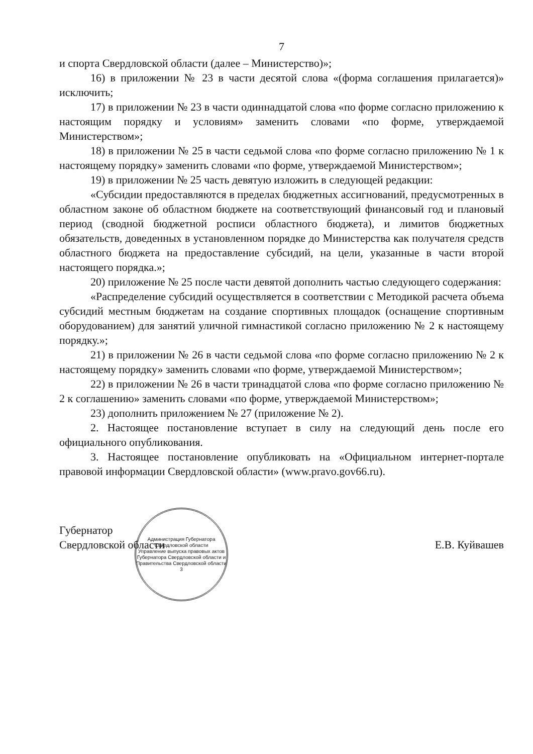7
и спорта Свердловской области (далее – Министерство)»;
16) в приложении № 23 в части десятой слова «(форма соглашения прилагается)» исключить;
17) в приложении № 23 в части одиннадцатой слова «по форме согласно приложению к настоящим порядку и условиям» заменить словами «по форме, утверждаемой Министерством»;
18) в приложении № 25 в части седьмой слова «по форме согласно приложению № 1 к настоящему порядку» заменить словами «по форме, утверждаемой Министерством»;
19) в приложении № 25 часть девятую изложить в следующей редакции:
«Субсидии предоставляются в пределах бюджетных ассигнований, предусмотренных в областном законе об областном бюджете на соответствующий финансовый год и плановый период (сводной бюджетной росписи областного бюджета), и лимитов бюджетных обязательств, доведенных в установленном порядке до Министерства как получателя средств областного бюджета на предоставление субсидий, на цели, указанные в части второй настоящего порядка.»;
20) приложение № 25 после части девятой дополнить частью следующего содержания:
«Распределение субсидий осуществляется в соответствии с Методикой расчета объема субсидий местным бюджетам на создание спортивных площадок (оснащение спортивным оборудованием) для занятий уличной гимнастикой согласно приложению № 2 к настоящему порядку.»;
21) в приложении № 26 в части седьмой слова «по форме согласно приложению № 2 к настоящему порядку» заменить словами «по форме, утверждаемой Министерством»;
22) в приложении № 26 в части тринадцатой слова «по форме согласно приложению № 2 к соглашению» заменить словами «по форме, утверждаемой Министерством»;
23) дополнить приложением № 27 (приложение № 2).
2. Настоящее постановление вступает в силу на следующий день после его официального опубликования.
3. Настоящее постановление опубликовать на «Официальном интернет-портале правовой информации Свердловской области» (www.pravo.gov66.ru).
Губернатор
Свердловской области
Администрация Губернатора Свердловской области
Управление выпуска правовых актов Губернатора Свердловской области и Правительства Свердловской области
3
Е.В. Куйвашев